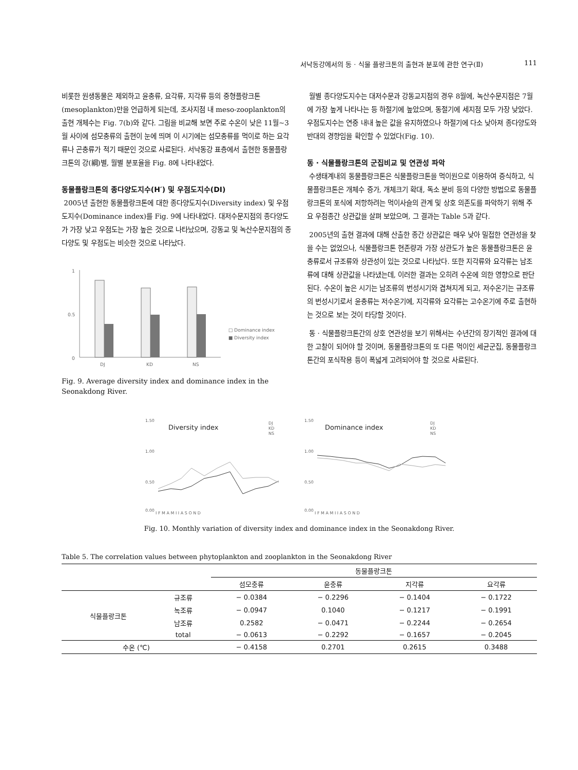서낙동강에서의 동 · 식물 플랑크톤의 출현과 분포에 관한 연구(Ⅱ) 111
비롯한 원생동물은 제외하고 윤충류, 요각류, 지각류 등의 중형플랑크톤(mesoplankton)만을 언급하게 되는데, 조사지점 내 meso-zooplankton의 출현 개체수는 Fig. 7(b)와 같다. 그림을 비교해 보면 주로 수온이 낮은 11월~3월 사이에 섬모충류의 출현이 눈에 띄며 이 시기에는 섬모충류를 먹이로 하는 요각류나 곤충류가 적기 때문인 것으로 사료된다. 서낙동강 표층에서 출현한 동물플랑크톤의 강(綱)별, 월별 분포율을 Fig. 8에 나타내었다.
동물플랑크톤의 종다양도지수(H′) 및 우점도지수(DI)
2005년 출현한 동물플랑크톤에 대한 종다양도지수(Diversity index) 및 우점도지수(Dominance index)를 Fig. 9에 나타내었다. 대저수문지점의 종다양도가 가장 낮고 우점도는 가장 높은 것으로 나타났으며, 강동교 및 녹산수문지점의 종다양도 및 우점도는 비슷한 것으로 나타났다.
1
0.5
0
DJ
KD
NS
□ Dominance index
■ Diversity index
Fig. 9. Average diversity index and dominance index in the Seonakdong River.
월별 종다양도지수는 대저수문과 강동교지점의 경우 8월에, 녹산수문지점은 7월에 가장 높게 나타나는 등 하절기에 높았으며, 동절기에 세지점 모두 가장 낮았다. 우점도지수는 연중 내내 높은 값을 유지하였으나 하절기에 다소 낮아져 종다양도와 반대의 경향임을 확인할 수 있었다(Fig. 10).
동 · 식물플랑크톤의 군집비교 및 연관성 파악
수생태계내의 동물플랑크톤은 식물플랑크톤을 먹이원으로 이용하여 증식하고, 식물플랑크톤은 개체수 증가, 개체크기 확대, 독소 분비 등의 다양한 방법으로 동물플랑크톤의 포식에 저항하려는 먹이사슬의 관계 및 상호 의존도를 파악하기 위해 주요 우점종간 상관값을 살펴 보았으며, 그 결과는 Table 5과 같다.
2005년의 출현 결과에 대해 산출한 종간 상관값은 매우 낮아 밀접한 연관성을 찾을 수는 없었으나, 식물플랑크톤 현존량과 가장 상관도가 높은 동물플랑크톤은 윤충류로서 규조류와 상관성이 있는 것으로 나타났다. 또한 지각류와 요각류는 남조류에 대해 상관값을 나타냈는데, 이러한 결과는 오히려 수온에 의한 영향으로 판단된다. 수온이 높은 시기는 남조류의 번성시기와 겹쳐지게 되고, 저수온기는 규조류의 번성시기로서 윤충류는 저수온기에, 지각류와 요각류는 고수온기에 주로 출현하는 것으로 보는 것이 타당할 것이다.
동 · 식물플랑크톤간의 상호 연관성을 보기 위해서는 수년간의 장기적인 결과에 대한 고찰이 되어야 할 것이며, 동물플랑크톤의 또 다른 먹이인 세균군집, 동물플랑크톤간의 포식작용 등이 폭넓게 고려되어야 할 것으로 사료된다.
Diversity index
DJ
KD
NS
1.50
1.00
0.50
0.00
J F M A M J J A S O N D
Dominance index
DJ
KD
NS
1.50
1.00
0.50
0.00
J F M A M J J A S O N D
Fig. 10. Monthly variation of diversity index and dominance index in the Seonakdong River.
Table 5. The correlation values between phytoplankton and zooplankton in the Seonakdong River
| | | 동물플랑크톤 | | | |
| --- | --- | --- | --- | --- | --- |
| | | 섬모충류 | 윤충류 | 지각류 | 요각류 |
| 식물플랑크톤 | 규조류 | − 0.0384 | − 0.2296 | − 0.1404 | − 0.1722 |
| | 녹조류 | − 0.0947 | 0.1040 | − 0.1217 | − 0.1991 |
| | 남조류 | 0.2582 | − 0.0471 | − 0.2244 | − 0.2654 |
| | total | − 0.0613 | − 0.2292 | − 0.1657 | − 0.2045 |
| 수온 (℃) | | − 0.4158 | 0.2701 | 0.2615 | 0.3488 |